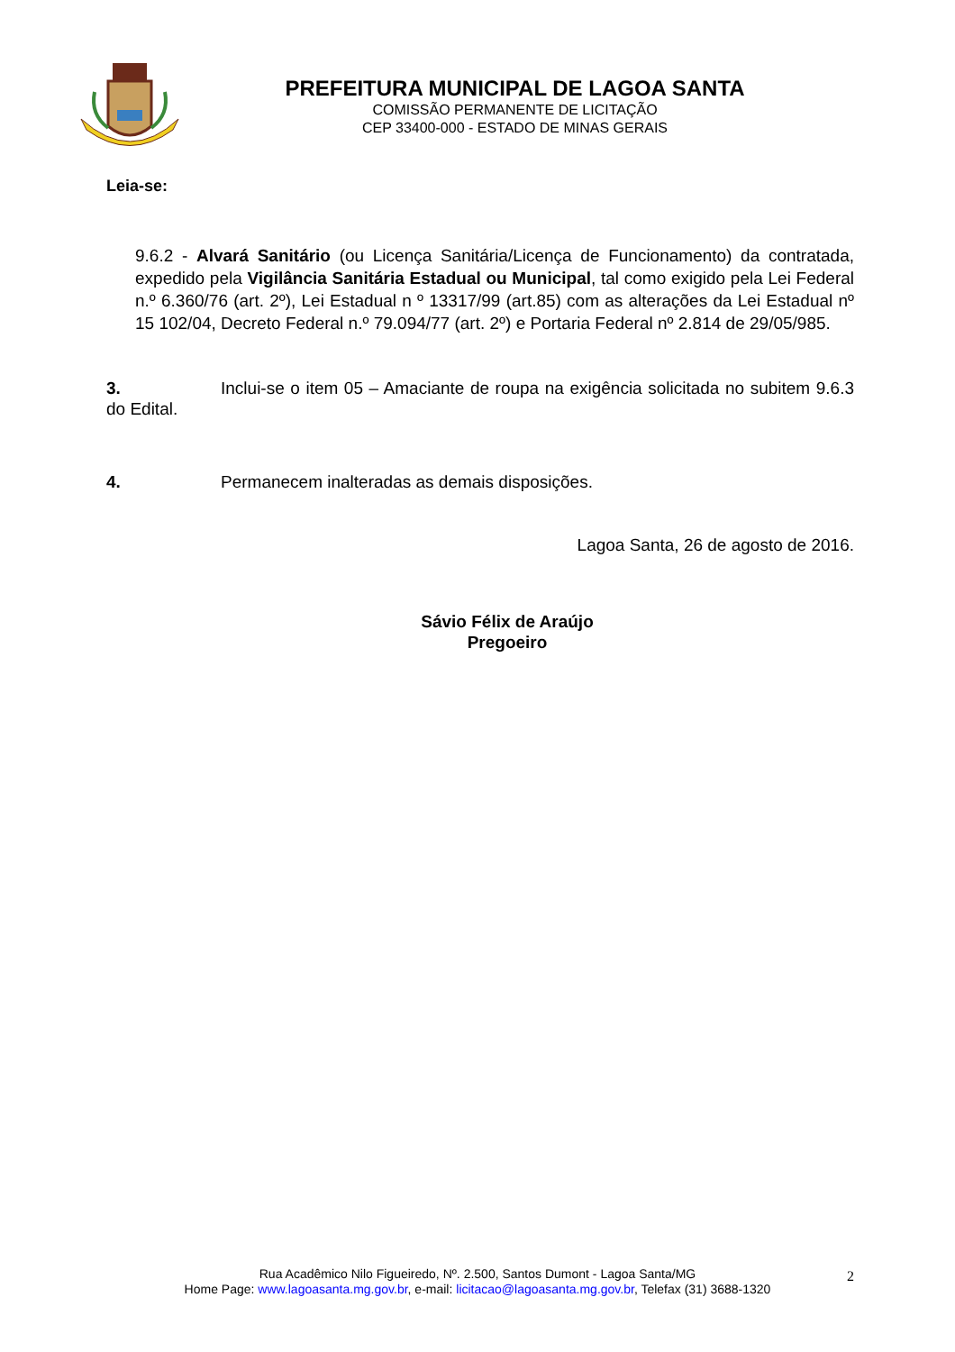PREFEITURA MUNICIPAL DE LAGOA SANTA
COMISSÃO PERMANENTE DE LICITAÇÃO
CEP 33400-000 - ESTADO DE MINAS GERAIS
Leia-se:
9.6.2 - Alvará Sanitário (ou Licença Sanitária/Licença de Funcionamento) da contratada, expedido pela Vigilância Sanitária Estadual ou Municipal, tal como exigido pela Lei Federal n.º 6.360/76 (art. 2º), Lei Estadual n º 13317/99 (art.85) com as alterações da Lei Estadual nº 15 102/04, Decreto Federal n.º 79.094/77 (art. 2º) e Portaria Federal nº 2.814 de 29/05/985.
3. Inclui-se o item 05 – Amaciante de roupa na exigência solicitada no subitem 9.6.3 do Edital.
4. Permanecem inalteradas as demais disposições.
Lagoa Santa, 26 de agosto de 2016.
Sávio Félix de Araújo
Pregoeiro
Rua Acadêmico Nilo Figueiredo, Nº. 2.500, Santos Dumont - Lagoa Santa/MG
Home Page: www.lagoasanta.mg.gov.br, e-mail: licitacao@lagoasanta.mg.gov.br, Telefax (31) 3688-1320
2